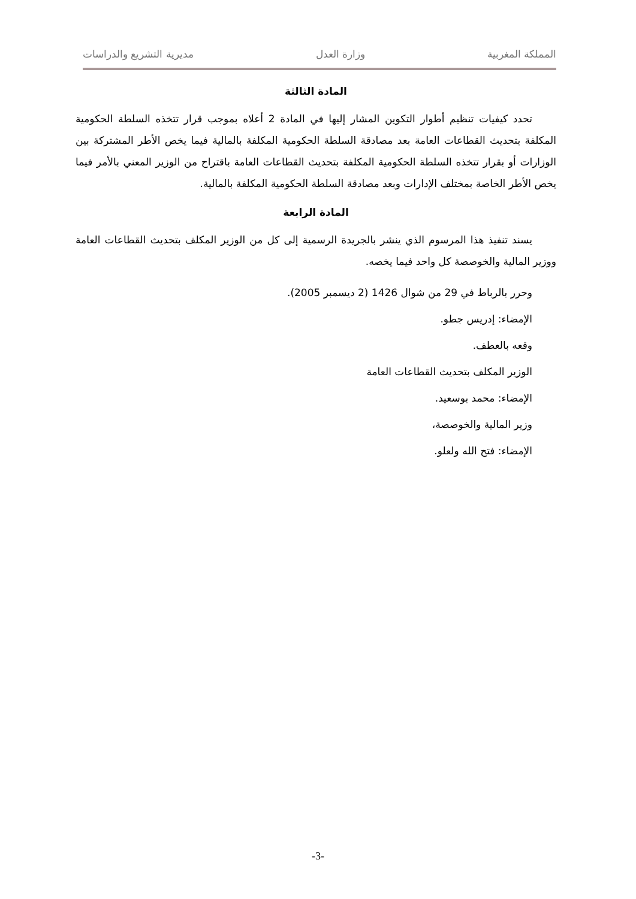المملكة المغربية وزارة العدل مديرية التشريع والدراسات
المادة الثالثة
تحدد كيفيات تنظيم أطوار التكوين المشار إليها في المادة 2 أعلاه بموجب قرار تتخذه السلطة الحكومية المكلفة بتحديث القطاعات العامة بعد مصادقة السلطة الحكومية المكلفة بالمالية فيما يخص الأطر المشتركة بين الوزارات أو بقرار تتخذه السلطة الحكومية المكلفة بتحديث القطاعات العامة باقتراح من الوزير المعني بالأمر فيما يخص الأطر الخاصة بمختلف الإدارات وبعد مصادقة السلطة الحكومية المكلفة بالمالية.
المادة الرابعة
يسند تنفيذ هذا المرسوم الذي ينشر بالجريدة الرسمية إلى كل من الوزير المكلف بتحديث القطاعات العامة ووزير المالية والخوصصة كل واحد فيما يخصه.
وحرر بالرباط في 29 من شوال 1426 (2 ديسمبر 2005).
الإمضاء: إدريس جطو.
وقعه بالعطف.
الوزير المكلف بتحديث القطاعات العامة
الإمضاء: محمد بوسعيد.
وزير المالية والخوصصة،
الإمضاء: فتح الله ولعلو.
-3-